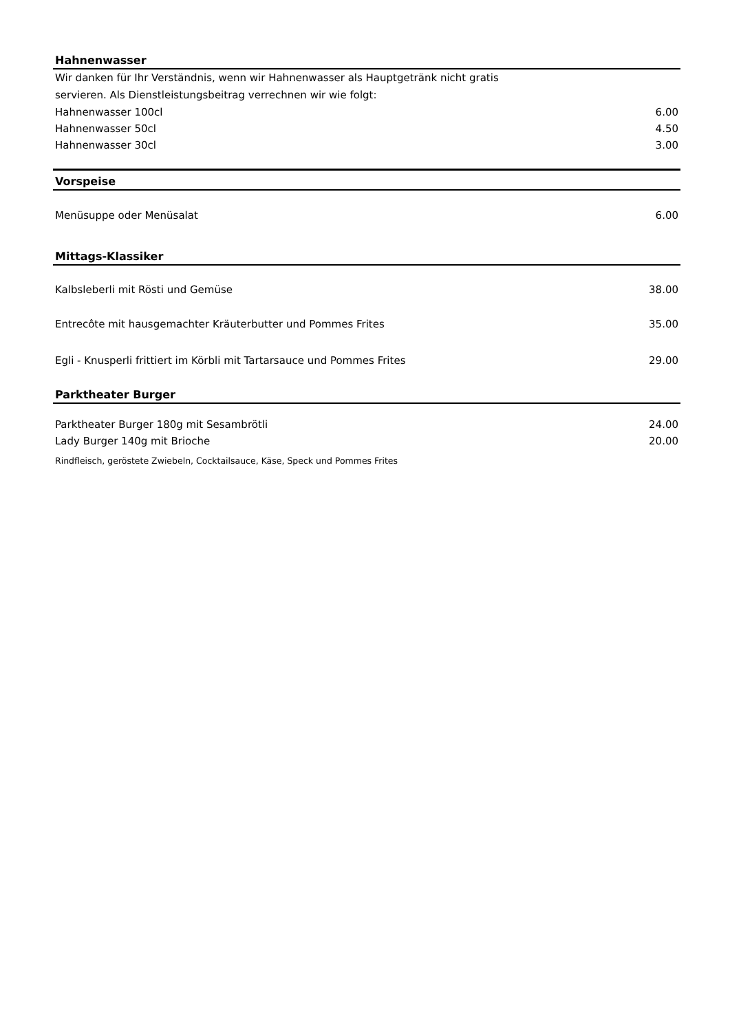Hahnenwasser
Wir danken für Ihr Verständnis, wenn wir Hahnenwasser als Hauptgetränk nicht gratis
servieren. Als Dienstleistungsbeitrag verrechnen wir wie folgt:
| Hahnenwasser 100cl | 6.00 |
| Hahnenwasser 50cl | 4.50 |
| Hahnenwasser 30cl | 3.00 |
Vorspeise
| Menüsuppe oder Menüsalat | 6.00 |
Mittags-Klassiker
| Kalbsleberli mit Rösti und Gemüse | 38.00 |
| Entrecôte mit hausgemachter Kräuterbutter und Pommes Frites | 35.00 |
| Egli - Knusperli frittiert im Körbli mit Tartarsauce und Pommes Frites | 29.00 |
Parktheater Burger
| Parktheater Burger 180g mit Sesambrötli | 24.00 |
| Lady Burger 140g mit Brioche | 20.00 |
Rindfleisch, geröstete Zwiebeln, Cocktailsauce, Käse, Speck und Pommes Frites